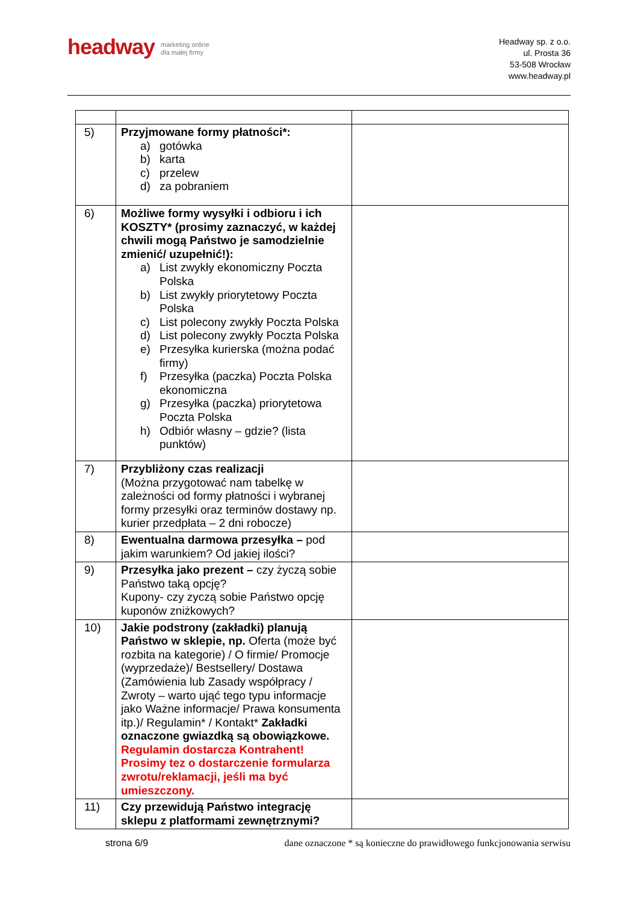headway marketing online
dla małej firmy
Headway sp. z o.o.
ul. Prosta 36
53-508 Wrocław
www.headway.pl
| 5) | Przyjmowane formy płatności*: a) gotówka b) karta c) przelew d) za pobraniem | |
| 6) | Możliwe formy wysyłki i odbioru i ich KOSZTY* (prosimy zaznaczyć, w każdej chwili mogą Państwo je samodzielnie zmienić/ uzupełnić!): a) List zwykły ekonomiczny Poczta Polska b) List zwykły priorytetowy Poczta Polska c) List polecony zwykły Poczta Polska d) List polecony zwykły Poczta Polska e) Przesyłka kurierska (można podać firmy) f) Przesyłka (paczka) Poczta Polska ekonomiczna g) Przesyłka (paczka) priorytetowa Poczta Polska h) Odbiór własny – gdzie? (lista punktów) | |
| 7) | Przybliżony czas realizacji (Można przygotować nam tabelkę w zależności od formy płatności i wybranej formy przesyłki oraz terminów dostawy np. kurier przedpłata – 2 dni robocze) | |
| 8) | Ewentualna darmowa przesyłka – pod jakim warunkiem? Od jakiej ilości? | |
| 9) | Przesyłka jako prezent – czy życzą sobie Państwo taką opcję? Kupony- czy zyczą sobie Państwo opcję kuponów zniżkowych? | |
| 10) | Jakie podstrony (zakładki) planują Państwo w sklepie, np. Oferta (może być rozbita na kategorie) / O firmie/ Promocje (wyprzedaże)/ Bestsellery/ Dostawa (Zamówienia lub Zasady współpracy / Zwroty – warto ująć tego typu informacje jako Ważne informacje/ Prawa konsumenta itp.)/ Regulamin* / Kontakt* Zakładki oznaczone gwiazdką są obowiązkowe. Regulamin dostarcza Kontrahent! Prosimy tez o dostarczenie formularza zwrotu/reklamacji, jeśli ma być umieszczony. | |
| 11) | Czy przewidują Państwo integrację sklepu z platformami zewnętrznymi? | |
strona 6/9 dane oznaczone * są konieczne do prawidłowego funkcjonowania serwisu